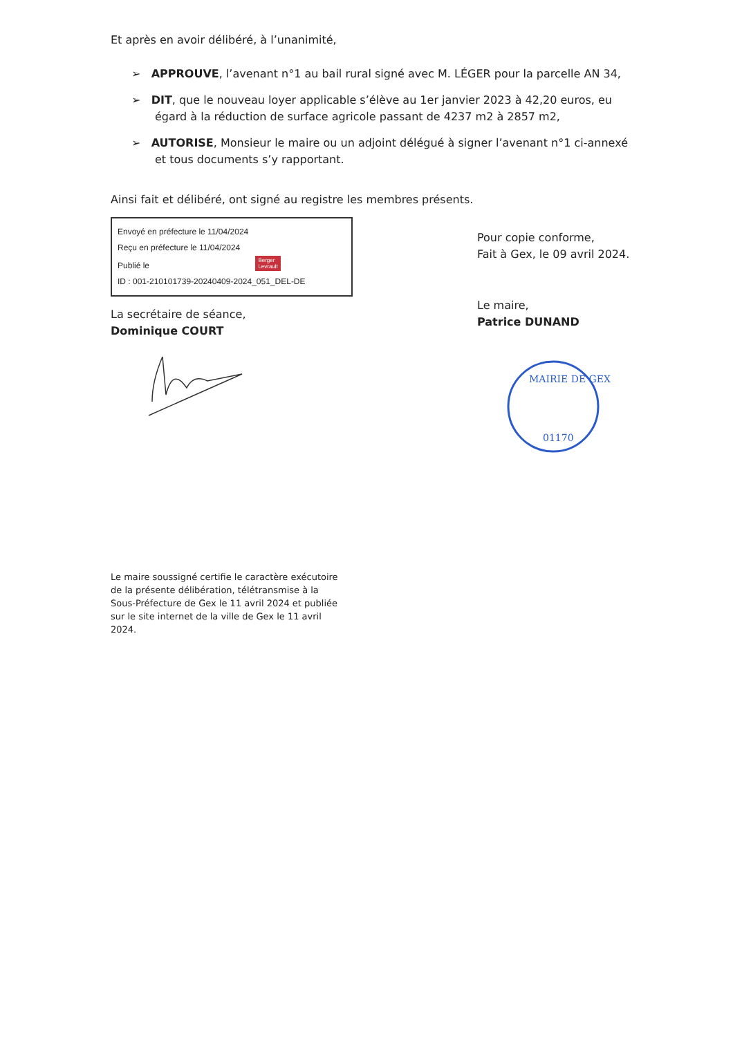Et après en avoir délibéré, à l’unanimité,
➢ APPROUVE, l’avenant n°1 au bail rural signé avec M. LÉGER pour la parcelle AN 34,
➢ DIT, que le nouveau loyer applicable s’élève au 1er janvier 2023 à 42,20 euros, eu égard à la réduction de surface agricole passant de 4237 m2 à 2857 m2,
➢ AUTORISE, Monsieur le maire ou un adjoint délégué à signer l’avenant n°1 ci-annexé et tous documents s’y rapportant.
Ainsi fait et délibéré, ont signé au registre les membres présents.
Envoyé en préfecture le 11/04/2024
Reçu en préfecture le 11/04/2024
Publié le Berger
Levrault
ID : 001-210101739-20240409-2024_051_DEL-DE
La secrétaire de séance,
Dominique COURT
Le maire soussigné certifie le caractère exécutoire de la présente délibération, télétransmise à la Sous-Préfecture de Gex le 11 avril 2024 et publiée sur le site internet de la ville de Gex le 11 avril 2024.
Pour copie conforme,
Fait à Gex, le 09 avril 2024.
Le maire,
Patrice DUNAND
MAIRIE DE GEX
01170